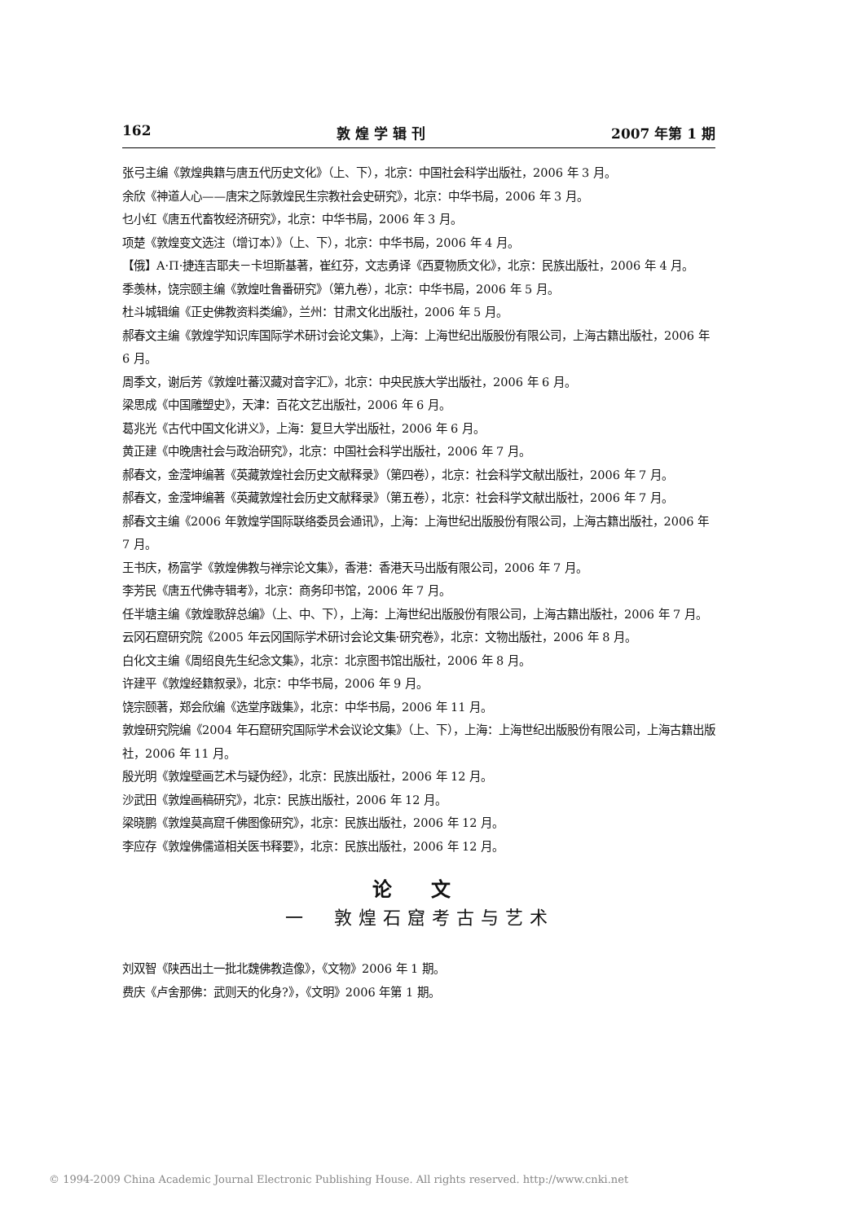162 敦 煌 学 辑 刊 2007 年第 1 期
张弓主编《敦煌典籍与唐五代历史文化》（上、下），北京：中国社会科学出版社，2006 年 3 月。
余欣《神道人心——唐宋之际敦煌民生宗教社会史研究》，北京：中华书局，2006 年 3 月。
乜小红《唐五代畜牧经济研究》，北京：中华书局，2006 年 3 月。
项楚《敦煌变文选注（增订本）》（上、下），北京：中华书局，2006 年 4 月。
【俄】A·П·捷连吉耶夫－卡坦斯基著，崔红芬，文志勇译《西夏物质文化》，北京：民族出版社，2006 年 4 月。
季羡林，饶宗颐主编《敦煌吐鲁番研究》（第九卷），北京：中华书局，2006 年 5 月。
杜斗城辑编《正史佛教资料类编》，兰州：甘肃文化出版社，2006 年 5 月。
郝春文主编《敦煌学知识库国际学术研讨会论文集》，上海：上海世纪出版股份有限公司，上海古籍出版社，2006 年 6 月。
周季文，谢后芳《敦煌吐蕃汉藏对音字汇》，北京：中央民族大学出版社，2006 年 6 月。
梁思成《中国雕塑史》，天津：百花文艺出版社，2006 年 6 月。
葛兆光《古代中国文化讲义》，上海：复旦大学出版社，2006 年 6 月。
黄正建《中晚唐社会与政治研究》，北京：中国社会科学出版社，2006 年 7 月。
郝春文，金滢坤编著《英藏敦煌社会历史文献释录》（第四卷），北京：社会科学文献出版社，2006 年 7 月。
郝春文，金滢坤编著《英藏敦煌社会历史文献释录》（第五卷），北京：社会科学文献出版社，2006 年 7 月。
郝春文主编《2006 年敦煌学国际联络委员会通讯》，上海：上海世纪出版股份有限公司，上海古籍出版社，2006 年 7 月。
王书庆，杨富学《敦煌佛教与禅宗论文集》，香港：香港天马出版有限公司，2006 年 7 月。
李芳民《唐五代佛寺辑考》，北京：商务印书馆，2006 年 7 月。
任半塘主编《敦煌歌辞总编》（上、中、下），上海：上海世纪出版股份有限公司，上海古籍出版社，2006 年 7 月。
云冈石窟研究院《2005 年云冈国际学术研讨会论文集·研究卷》，北京：文物出版社，2006 年 8 月。
白化文主编《周绍良先生纪念文集》，北京：北京图书馆出版社，2006 年 8 月。
许建平《敦煌经籍叙录》，北京：中华书局，2006 年 9 月。
饶宗颐著，郑会欣编《选堂序跋集》，北京：中华书局，2006 年 11 月。
敦煌研究院编《2004 年石窟研究国际学术会议论文集》（上、下），上海：上海世纪出版股份有限公司，上海古籍出版社，2006 年 11 月。
殷光明《敦煌壁画艺术与疑伪经》，北京：民族出版社，2006 年 12 月。
沙武田《敦煌画稿研究》，北京：民族出版社，2006 年 12 月。
梁晓鹏《敦煌莫高窟千佛图像研究》，北京：民族出版社，2006 年 12 月。
李应存《敦煌佛儒道相关医书释要》，北京：民族出版社，2006 年 12 月。
论 文
一　敦煌石窟考古与艺术
刘双智《陕西出土一批北魏佛教造像》，《文物》2006 年 1 期。
费庆《卢舍那佛：武则天的化身?》，《文明》2006 年第 1 期。
© 1994-2009 China Academic Journal Electronic Publishing House. All rights reserved. http://www.cnki.net